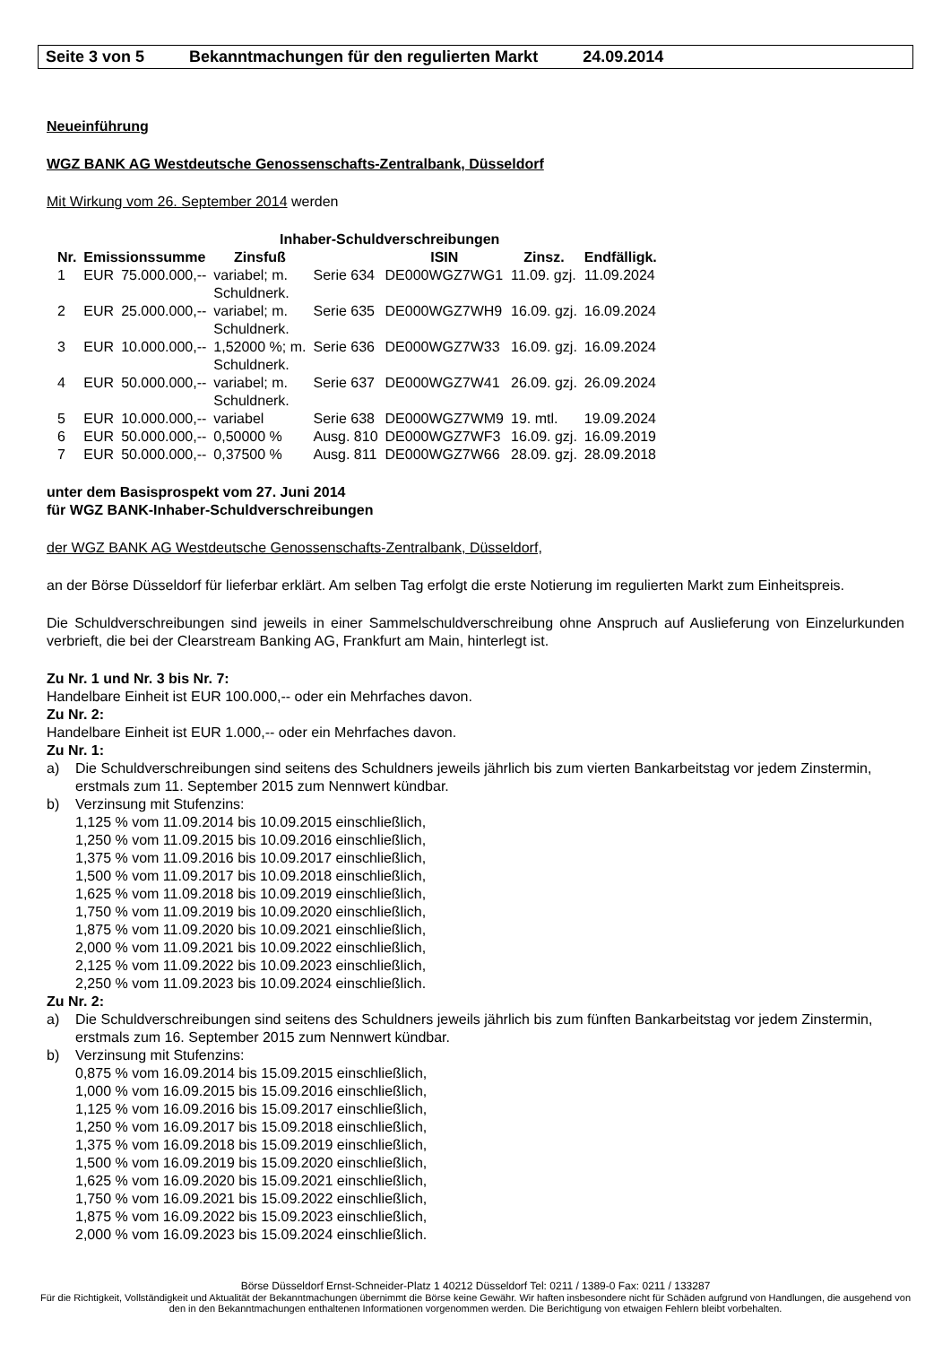Seite 3 von 5 Bekanntmachungen für den regulierten Markt 24.09.2014
Neueinführung
WGZ BANK AG Westdeutsche Genossenschafts-Zentralbank, Düsseldorf
Mit Wirkung vom 26. September 2014 werden
Inhaber-Schuldverschreibungen
| Nr. | Emissionssumme | | Zinsfuß | | ISIN | Zinsz. | Endfälligk. |
| --- | --- | --- | --- | --- | --- | --- | --- |
| 1 | EUR | 75.000.000,-- | variabel; m. Schuldnerk. | Serie 634 | DE000WGZ7WG1 | 11.09. gzj. | 11.09.2024 |
| 2 | EUR | 25.000.000,-- | variabel; m. Schuldnerk. | Serie 635 | DE000WGZ7WH9 | 16.09. gzj. | 16.09.2024 |
| 3 | EUR | 10.000.000,-- | 1,52000 %; m. Schuldnerk. | Serie 636 | DE000WGZ7W33 | 16.09. gzj. | 16.09.2024 |
| 4 | EUR | 50.000.000,-- | variabel; m. Schuldnerk. | Serie 637 | DE000WGZ7W41 | 26.09. gzj. | 26.09.2024 |
| 5 | EUR | 10.000.000,-- | variabel | Serie 638 | DE000WGZ7WM9 | 19. mtl. | 19.09.2024 |
| 6 | EUR | 50.000.000,-- | 0,50000 % | Ausg. 810 | DE000WGZ7WF3 | 16.09. gzj. | 16.09.2019 |
| 7 | EUR | 50.000.000,-- | 0,37500 % | Ausg. 811 | DE000WGZ7W66 | 28.09. gzj. | 28.09.2018 |
unter dem Basisprospekt vom 27. Juni 2014
für WGZ BANK-Inhaber-Schuldverschreibungen
der WGZ BANK AG Westdeutsche Genossenschafts-Zentralbank, Düsseldorf,
an der Börse Düsseldorf für lieferbar erklärt. Am selben Tag erfolgt die erste Notierung im regulierten Markt zum Einheitspreis.
Die Schuldverschreibungen sind jeweils in einer Sammelschuldverschreibung ohne Anspruch auf Auslieferung von Einzelurkunden verbrieft, die bei der Clearstream Banking AG, Frankfurt am Main, hinterlegt ist.
Zu Nr. 1 und Nr. 3 bis Nr. 7:
Handelbare Einheit ist EUR 100.000,-- oder ein Mehrfaches davon.
Zu Nr. 2:
Handelbare Einheit ist EUR 1.000,-- oder ein Mehrfaches davon.
Zu Nr. 1:
a) Die Schuldverschreibungen sind seitens des Schuldners jeweils jährlich bis zum vierten Bankarbeitstag vor jedem Zinstermin, erstmals zum 11. September 2015 zum Nennwert kündbar.
b) Verzinsung mit Stufenzins:
1,125 % vom 11.09.2014 bis 10.09.2015 einschließlich,
1,250 % vom 11.09.2015 bis 10.09.2016 einschließlich,
1,375 % vom 11.09.2016 bis 10.09.2017 einschließlich,
1,500 % vom 11.09.2017 bis 10.09.2018 einschließlich,
1,625 % vom 11.09.2018 bis 10.09.2019 einschließlich,
1,750 % vom 11.09.2019 bis 10.09.2020 einschließlich,
1,875 % vom 11.09.2020 bis 10.09.2021 einschließlich,
2,000 % vom 11.09.2021 bis 10.09.2022 einschließlich,
2,125 % vom 11.09.2022 bis 10.09.2023 einschließlich,
2,250 % vom 11.09.2023 bis 10.09.2024 einschließlich.
Zu Nr. 2:
a) Die Schuldverschreibungen sind seitens des Schuldners jeweils jährlich bis zum fünften Bankarbeitstag vor jedem Zinstermin, erstmals zum 16. September 2015 zum Nennwert kündbar.
b) Verzinsung mit Stufenzins:
0,875 % vom 16.09.2014 bis 15.09.2015 einschließlich,
1,000 % vom 16.09.2015 bis 15.09.2016 einschließlich,
1,125 % vom 16.09.2016 bis 15.09.2017 einschließlich,
1,250 % vom 16.09.2017 bis 15.09.2018 einschließlich,
1,375 % vom 16.09.2018 bis 15.09.2019 einschließlich,
1,500 % vom 16.09.2019 bis 15.09.2020 einschließlich,
1,625 % vom 16.09.2020 bis 15.09.2021 einschließlich,
1,750 % vom 16.09.2021 bis 15.09.2022 einschließlich,
1,875 % vom 16.09.2022 bis 15.09.2023 einschließlich,
2,000 % vom 16.09.2023 bis 15.09.2024 einschließlich.
Börse Düsseldorf Ernst-Schneider-Platz 1 40212 Düsseldorf Tel: 0211 / 1389-0 Fax: 0211 / 133287
Für die Richtigkeit, Vollständigkeit und Aktualität der Bekanntmachungen übernimmt die Börse keine Gewähr. Wir haften insbesondere nicht für Schäden aufgrund von Handlungen, die ausgehend von den in den Bekanntmachungen enthaltenen Informationen vorgenommen werden. Die Berichtigung von etwaigen Fehlern bleibt vorbehalten.